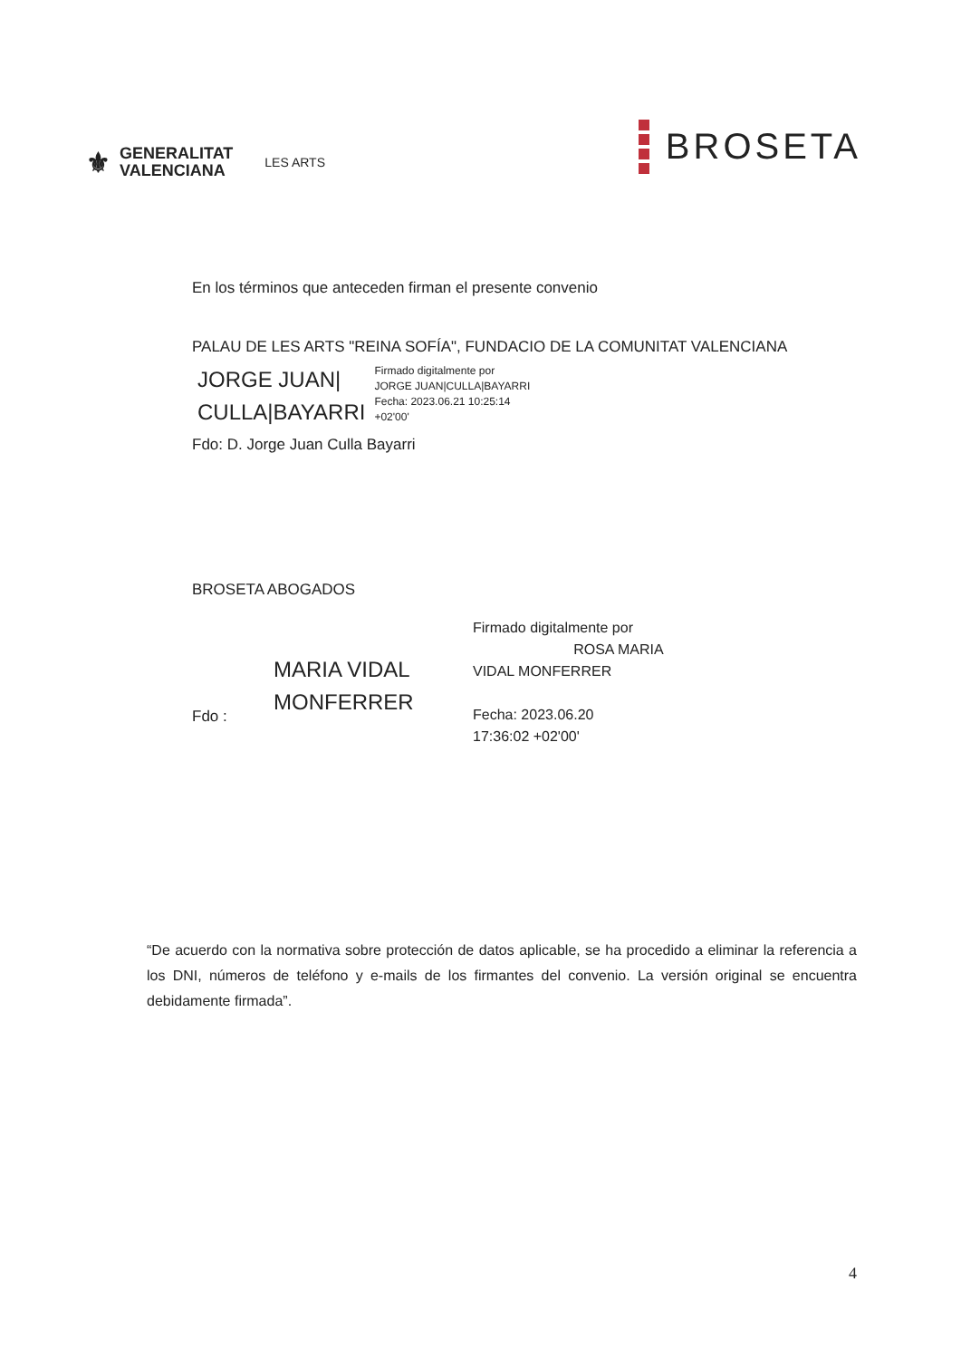⚜
GENERALITAT
VALENCIANA
LES ARTS
BROSETA
En los términos que anteceden firman el presente convenio
PALAU DE LES ARTS "REINA SOFÍA", FUNDACIO DE LA COMUNITAT VALENCIANA
JORGE JUAN|
CULLA|BAYARRI
Firmado digitalmente por
JORGE JUAN|CULLA|BAYARRI
Fecha: 2023.06.21 10:25:14
+02'00'
Fdo: D. Jorge Juan Culla Bayarri
BROSETA ABOGADOS
Fdo :
MARIA VIDAL
MONFERRER
Firmado digitalmente por
ROSA MARIA
VIDAL MONFERRER
Fecha: 2023.06.20
17:36:02 +02'00'
“De acuerdo con la normativa sobre protección de datos aplicable, se ha procedido a eliminar la referencia a los DNI, números de teléfono y e-mails de los firmantes del convenio. La versión original se encuentra debidamente firmada”.
4